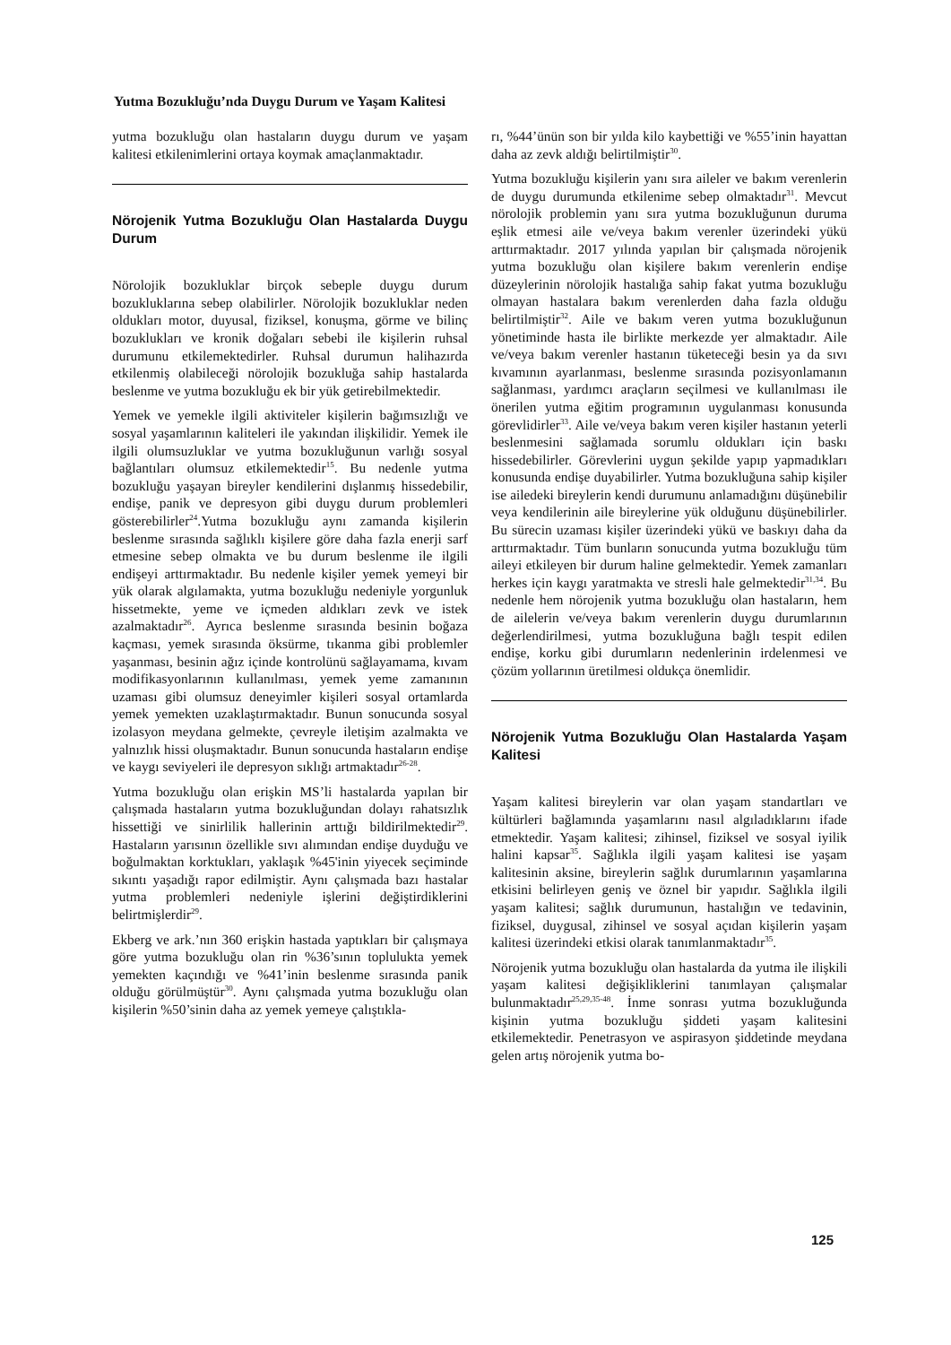Yutma Bozukluğu’nda Duygu Durum ve Yaşam Kalitesi
yutma bozukluğu olan hastaların duygu durum ve yaşam kalitesi etkilenimlerini ortaya koymak amaçlanmaktadır.
Nörojenik Yutma Bozukluğu Olan Hastalarda Duygu Durum
Nörolojik bozukluklar birçok sebeple duygu durum bozukluklarına sebep olabilirler. Nörolojik bozukluklar neden oldukları motor, duyusal, fiziksel, konuşma, görme ve bilinç bozuklukları ve kronik doğaları sebebi ile kişilerin ruhsal durumunu etkilemektedirler. Ruhsal durumun halihazırda etkilenmiş olabileceği nörolojik bozukluğa sahip hastalarda beslenme ve yutma bozukluğu ek bir yük getirebilmektedir.
Yemek ve yemekle ilgili aktiviteler kişilerin bağımsızlığı ve sosyal yaşamlarının kaliteleri ile yakından ilişkilidir. Yemek ile ilgili olumsuzluklar ve yutma bozukluğunun varlığı sosyal bağlantıları olumsuz etkilemektedir<sup>15</sup>. Bu nedenle yutma bozukluğu yaşayan bireyler kendilerini dışlanmış hissedebilir, endişe, panik ve depresyon gibi duygu durum problemleri gösterebilirler<sup>24</sup>.Yutma bozukluğu aynı zamanda kişilerin beslenme sırasında sağlıklı kişilere göre daha fazla enerji sarf etmesine sebep olmakta ve bu durum beslenme ile ilgili endişeyi arttırmaktadır. Bu nedenle kişiler yemek yemeyi bir yük olarak algılamakta, yutma bozukluğu nedeniyle yorgunluk hissetmekte, yeme ve içmeden aldıkları zevk ve istek azalmaktadır<sup>26</sup>. Ayrıca beslenme sırasında besinin boğaza kaçması, yemek sırasında öksürme, tıkanma gibi problemler yaşanması, besinin ağız içinde kontrolünü sağlayamama, kıvam modifikasyonlarının kullanılması, yemek yeme zamanının uzaması gibi olumsuz deneyimler kişileri sosyal ortamlarda yemek yemekten uzaklaştırmaktadır. Bunun sonucunda sosyal izolasyon meydana gelmekte, çevreyle iletişim azalmakta ve yalnızlık hissi oluşmaktadır. Bunun sonucunda hastaların endişe ve kaygı seviyeleri ile depresyon sıklığı artmaktadır<sup>26-28</sup>.
Yutma bozukluğu olan erişkin MS’li hastalarda yapılan bir çalışmada hastaların yutma bozukluğundan dolayı rahatsızlık hissettiği ve sinirlilik hallerinin arttığı bildirilmektedir<sup>29</sup>. Hastaların yarısının özellikle sıvı alımından endişe duyduğu ve boğulmaktan korktukları, yaklaşık %45'inin yiyecek seçiminde sıkıntı yaşadığı rapor edilmiştir. Aynı çalışmada bazı hastalar yutma problemleri nedeniyle işlerini değiştirdiklerini belirtmişlerdir<sup>29</sup>.
Ekberg ve ark.’nın 360 erişkin hastada yaptıkları bir çalışmaya göre yutma bozukluğu olan rin %36’sının toplulukta yemek yemekten kaçındığı ve %41’inin beslenme sırasında panik olduğu görülmüştür<sup>30</sup>. Aynı çalışmada yutma bozukluğu olan kişilerin %50’sinin daha az yemek yemeye çalıştıkla-
rı, %44’ünün son bir yılda kilo kaybettiği ve %55’inin hayattan daha az zevk aldığı belirtilmiştir<sup>30</sup>.
Yutma bozukluğu kişilerin yanı sıra aileler ve bakım verenlerin de duygu durumunda etkilenime sebep olmaktadır<sup>31</sup>. Mevcut nörolojik problemin yanı sıra yutma bozukluğunun duruma eşlik etmesi aile ve/veya bakım verenler üzerindeki yükü arttırmaktadır. 2017 yılında yapılan bir çalışmada nörojenik yutma bozukluğu olan kişilere bakım verenlerin endişe düzeylerinin nörolojik hastalığa sahip fakat yutma bozukluğu olmayan hastalara bakım verenlerden daha fazla olduğu belirtilmiştir<sup>32</sup>. Aile ve bakım veren yutma bozukluğunun yönetiminde hasta ile birlikte merkezde yer almaktadır. Aile ve/veya bakım verenler hastanın tüketeceği besin ya da sıvı kıvamının ayarlanması, beslenme sırasında pozisyonlamanın sağlanması, yardımcı araçların seçilmesi ve kullanılması ile önerilen yutma eğitim programının uygulanması konusunda görevlidirler<sup>33</sup>. Aile ve/veya bakım veren kişiler hastanın yeterli beslenmesini sağlamada sorumlu oldukları için baskı hissedebilirler. Görevlerini uygun şekilde yapıp yapmadıkları konusunda endişe duyabilirler. Yutma bozukluğuna sahip kişiler ise ailedeki bireylerin kendi durumunu anlamadığını düşünebilir veya kendilerinin aile bireylerine yük olduğunu düşünebilirler. Bu sürecin uzaması kişiler üzerindeki yükü ve baskıyı daha da arttırmaktadır. Tüm bunların sonucunda yutma bozukluğu tüm aileyi etkileyen bir durum haline gelmektedir. Yemek zamanları herkes için kaygı yaratmakta ve stresli hale gelmektedir<sup>31,34</sup>. Bu nedenle hem nörojenik yutma bozukluğu olan hastaların, hem de ailelerin ve/veya bakım verenlerin duygu durumlarının değerlendirilmesi, yutma bozukluğuna bağlı tespit edilen endişe, korku gibi durumların nedenlerinin irdelenmesi ve çözüm yollarının üretilmesi oldukça önemlidir.
Nörojenik Yutma Bozukluğu Olan Hastalarda Yaşam Kalitesi
Yaşam kalitesi bireylerin var olan yaşam standartları ve kültürleri bağlamında yaşamlarını nasıl algıladıklarını ifade etmektedir. Yaşam kalitesi; zihinsel, fiziksel ve sosyal iyilik halini kapsar<sup>35</sup>. Sağlıkla ilgili yaşam kalitesi ise yaşam kalitesinin aksine, bireylerin sağlık durumlarının yaşamlarına etkisini belirleyen geniş ve öznel bir yapıdır. Sağlıkla ilgili yaşam kalitesi; sağlık durumunun, hastalığın ve tedavinin, fiziksel, duygusal, zihinsel ve sosyal açıdan kişilerin yaşam kalitesi üzerindeki etkisi olarak tanımlanmaktadır<sup>35</sup>.
Nörojenik yutma bozukluğu olan hastalarda da yutma ile ilişkili yaşam kalitesi değişikliklerini tanımlayan çalışmalar bulunmaktadır<sup>25,29,35-48</sup>. İnme sonrası yutma bozukluğunda kişinin yutma bozukluğu şiddeti yaşam kalitesini etkilemektedir. Penetrasyon ve aspirasyon şiddetinde meydana gelen artış nörojenik yutma bo-
125